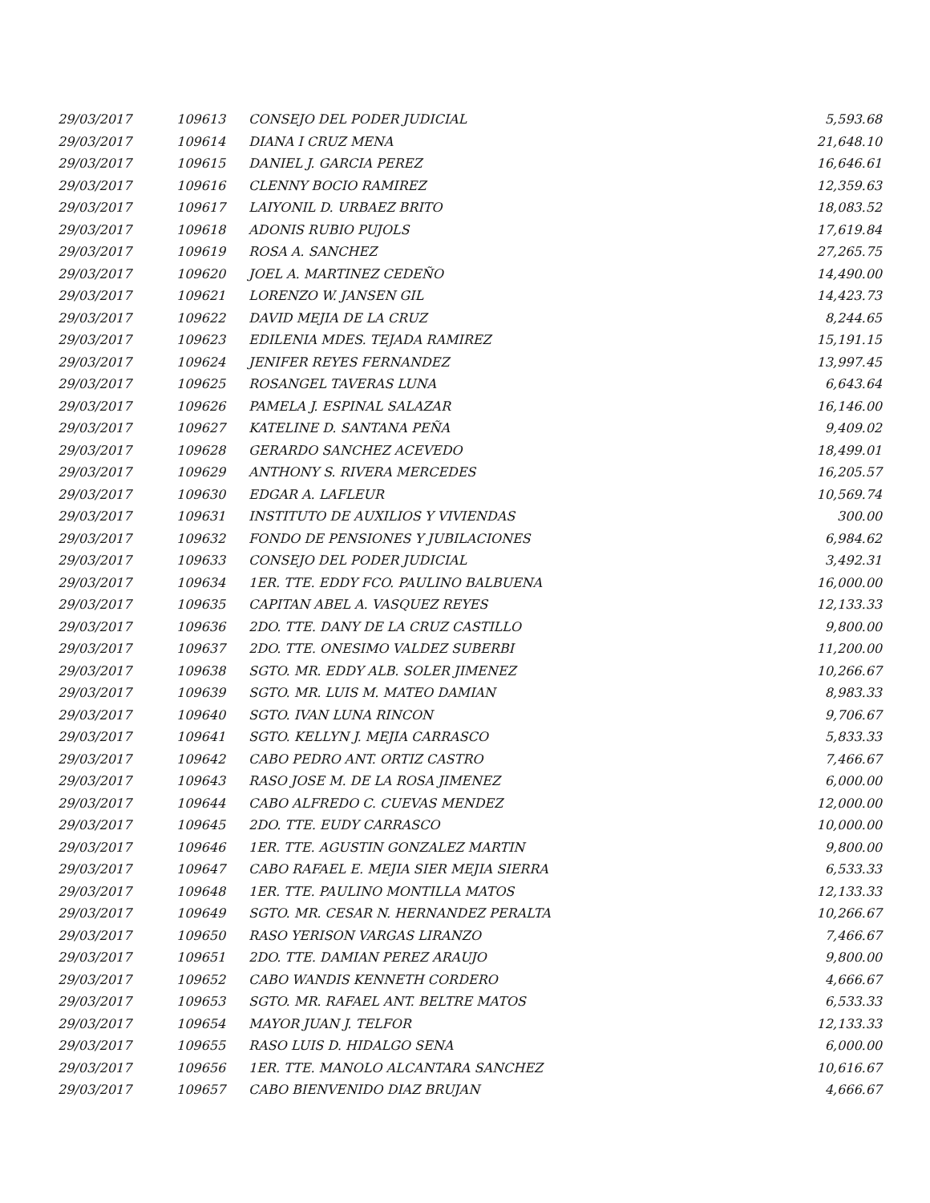| 29/03/2017 | 109613 | CONSEJO DEL PODER JUDICIAL | 5,593.68 |
| 29/03/2017 | 109614 | DIANA I CRUZ MENA | 21,648.10 |
| 29/03/2017 | 109615 | DANIEL J. GARCIA PEREZ | 16,646.61 |
| 29/03/2017 | 109616 | CLENNY BOCIO RAMIREZ | 12,359.63 |
| 29/03/2017 | 109617 | LAIYONIL D. URBAEZ BRITO | 18,083.52 |
| 29/03/2017 | 109618 | ADONIS RUBIO PUJOLS | 17,619.84 |
| 29/03/2017 | 109619 | ROSA A. SANCHEZ | 27,265.75 |
| 29/03/2017 | 109620 | JOEL A. MARTINEZ CEDEÑO | 14,490.00 |
| 29/03/2017 | 109621 | LORENZO W. JANSEN GIL | 14,423.73 |
| 29/03/2017 | 109622 | DAVID MEJIA DE LA CRUZ | 8,244.65 |
| 29/03/2017 | 109623 | EDILENIA MDES. TEJADA RAMIREZ | 15,191.15 |
| 29/03/2017 | 109624 | JENIFER REYES FERNANDEZ | 13,997.45 |
| 29/03/2017 | 109625 | ROSANGEL TAVERAS LUNA | 6,643.64 |
| 29/03/2017 | 109626 | PAMELA J. ESPINAL SALAZAR | 16,146.00 |
| 29/03/2017 | 109627 | KATELINE D. SANTANA PEÑA | 9,409.02 |
| 29/03/2017 | 109628 | GERARDO SANCHEZ ACEVEDO | 18,499.01 |
| 29/03/2017 | 109629 | ANTHONY S. RIVERA MERCEDES | 16,205.57 |
| 29/03/2017 | 109630 | EDGAR A. LAFLEUR | 10,569.74 |
| 29/03/2017 | 109631 | INSTITUTO DE AUXILIOS Y VIVIENDAS | 300.00 |
| 29/03/2017 | 109632 | FONDO DE PENSIONES Y JUBILACIONES | 6,984.62 |
| 29/03/2017 | 109633 | CONSEJO DEL PODER JUDICIAL | 3,492.31 |
| 29/03/2017 | 109634 | 1ER. TTE. EDDY FCO. PAULINO BALBUENA | 16,000.00 |
| 29/03/2017 | 109635 | CAPITAN ABEL A. VASQUEZ REYES | 12,133.33 |
| 29/03/2017 | 109636 | 2DO. TTE. DANY DE LA CRUZ CASTILLO | 9,800.00 |
| 29/03/2017 | 109637 | 2DO. TTE. ONESIMO VALDEZ SUBERBI | 11,200.00 |
| 29/03/2017 | 109638 | SGTO. MR. EDDY ALB. SOLER JIMENEZ | 10,266.67 |
| 29/03/2017 | 109639 | SGTO. MR. LUIS M. MATEO DAMIAN | 8,983.33 |
| 29/03/2017 | 109640 | SGTO. IVAN LUNA RINCON | 9,706.67 |
| 29/03/2017 | 109641 | SGTO. KELLYN J. MEJIA CARRASCO | 5,833.33 |
| 29/03/2017 | 109642 | CABO PEDRO ANT. ORTIZ CASTRO | 7,466.67 |
| 29/03/2017 | 109643 | RASO JOSE M. DE LA ROSA JIMENEZ | 6,000.00 |
| 29/03/2017 | 109644 | CABO ALFREDO C. CUEVAS MENDEZ | 12,000.00 |
| 29/03/2017 | 109645 | 2DO. TTE. EUDY CARRASCO | 10,000.00 |
| 29/03/2017 | 109646 | 1ER. TTE. AGUSTIN GONZALEZ MARTIN | 9,800.00 |
| 29/03/2017 | 109647 | CABO RAFAEL E. MEJIA SIER MEJIA SIERRA | 6,533.33 |
| 29/03/2017 | 109648 | 1ER. TTE. PAULINO MONTILLA MATOS | 12,133.33 |
| 29/03/2017 | 109649 | SGTO. MR. CESAR N. HERNANDEZ PERALTA | 10,266.67 |
| 29/03/2017 | 109650 | RASO YERISON VARGAS LIRANZO | 7,466.67 |
| 29/03/2017 | 109651 | 2DO. TTE. DAMIAN PEREZ ARAUJO | 9,800.00 |
| 29/03/2017 | 109652 | CABO WANDIS KENNETH CORDERO | 4,666.67 |
| 29/03/2017 | 109653 | SGTO. MR. RAFAEL ANT. BELTRE MATOS | 6,533.33 |
| 29/03/2017 | 109654 | MAYOR JUAN J. TELFOR | 12,133.33 |
| 29/03/2017 | 109655 | RASO LUIS D. HIDALGO SENA | 6,000.00 |
| 29/03/2017 | 109656 | 1ER. TTE. MANOLO ALCANTARA SANCHEZ | 10,616.67 |
| 29/03/2017 | 109657 | CABO BIENVENIDO DIAZ BRUJAN | 4,666.67 |